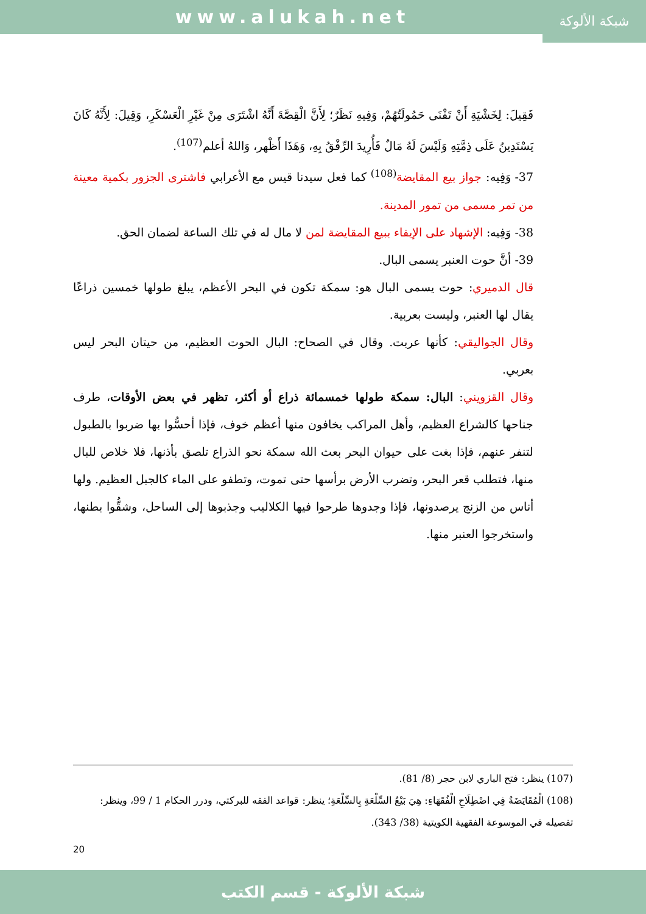www.alukah.net
شبكة الألوكة
فَقِيلَ: لِخَشْيَةِ أَنْ تَفْنَى حَمُولَتُهُمْ، وَفِيهِ نَظَرٌ؛ لِأَنَّ الْقِصَّةَ أَنَّهُ اشْتَرَى مِنْ غَيْرِ الْعَسْكَرِ، وَقِيلَ: لِأَنَّهُ كَانَ يَسْتَدِينُ عَلَى ذِمَّتِهِ وَلَيْسَ لَهُ مَالٌ فَأُرِيدَ الرِّفْقُ بِهِ، وَهَذَا أَظْهر، وَاللهُ أعلم<sup>(107)</sup>.
37- وَفِيه: جواز بيع المقايضة<sup>(108)</sup> كما فعل سيدنا قيس مع الأعرابي فاشترى الجزور بكمية معينة من تمر مسمى من تمور المدينة.
38- وَفِيه: الإشهاد على الإيفاء ببيع المقايضة لمن لا مال له في تلك الساعة لضمان الحق.
39- أنَّ حوت العنبر يسمى البال.
قال الدميري: حوت يسمى البال هو: سمكة تكون في البحر الأعظم، يبلغ طولها خمسين ذراعًا يقال لها العنبر، وليست بعربية.
وقال الجواليقي: كأنها عربت. وقال في الصحاح: البال الحوت العظيم، من حيتان البحر ليس بعربي.
وقال القزويني: البال: سمكة طولها خمسمائة ذراع أو أكثر، تظهر في بعض الأوقات، طرف جناحها كالشراع العظيم، وأهل المراكب يخافون منها أعظم خوف، فإذا أحسُّوا بها ضربوا بالطبول لتنفر عنهم، فإذا بغت على حيوان البحر بعث الله سمكة نحو الذراع تلصق بأذنها، فلا خلاص للبال منها، فتطلب قعر البحر، وتضرب الأرض برأسها حتى تموت، وتطفو على الماء كالجبل العظيم. ولها أناس من الزنج يرصدونها، فإذا وجدوها طرحوا فيها الكلاليب وجذبوها إلى الساحل، وشقُّوا بطنها، واستخرجوا العنبر منها.
(107) ينظر: فتح الباري لابن حجر (8/ 81).
(108) الْمُقَايَضَةُ فِي اصْطِلَاحِ الْفُقَهَاءِ: هِيَ بَيْعُ السِّلْعَةِ بِالسِّلْعَةِ؛ ينظر: قواعد الفقه للبركتي، ودرر الحكام 1 / 99، وينظر: تفصيله في الموسوعة الفقهية الكويتية (38/ 343).
20
شبكة الألوكة - قسم الكتب